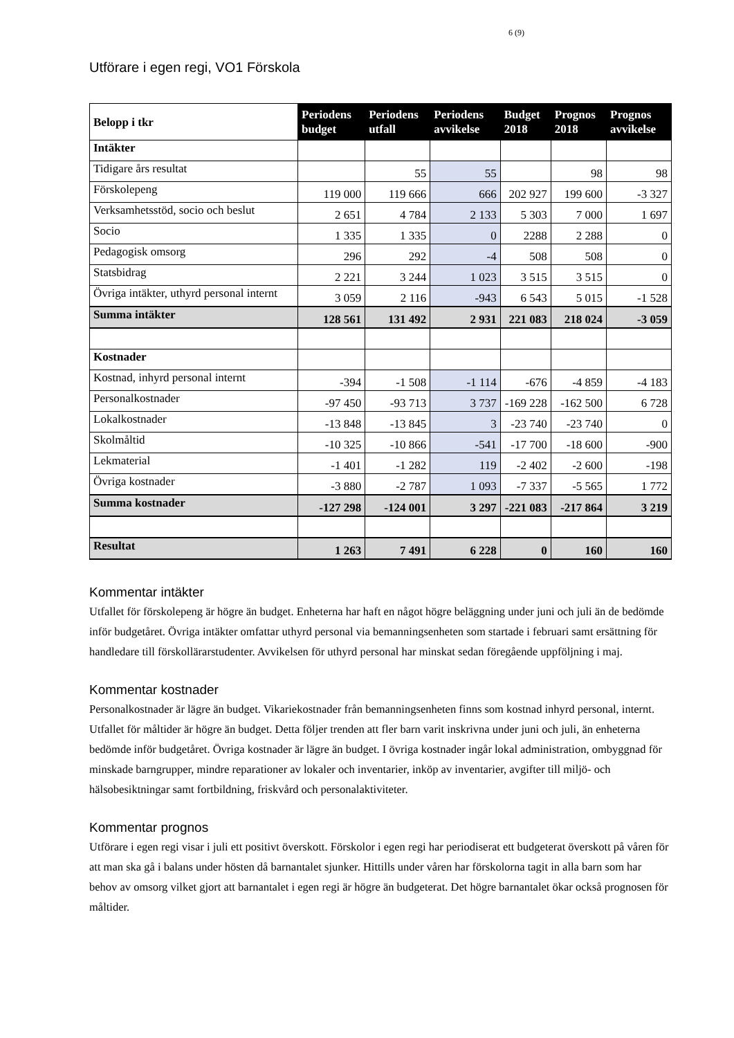6 (9)
Utförare i egen regi, VO1 Förskola
| Belopp i tkr | Periodens budget | Periodens utfall | Periodens avvikelse | Budget 2018 | Prognos 2018 | Prognos avvikelse |
| --- | --- | --- | --- | --- | --- | --- |
| Intäkter | | | | | | |
| Tidigare års resultat | | 55 | 55 | | 98 | 98 |
| Förskolepeng | 119 000 | 119 666 | 666 | 202 927 | 199 600 | -3 327 |
| Verksamhetsstöd, socio och beslut | 2 651 | 4 784 | 2 133 | 5 303 | 7 000 | 1 697 |
| Socio | 1 335 | 1 335 | 0 | 2288 | 2 288 | 0 |
| Pedagogisk omsorg | 296 | 292 | -4 | 508 | 508 | 0 |
| Statsbidrag | 2 221 | 3 244 | 1 023 | 3 515 | 3 515 | 0 |
| Övriga intäkter, uthyrd personal internt | 3 059 | 2 116 | -943 | 6 543 | 5 015 | -1 528 |
| Summa intäkter | 128 561 | 131 492 | 2 931 | 221 083 | 218 024 | -3 059 |
| Kostnader | | | | | | |
| Kostnad, inhyrd personal internt | -394 | -1 508 | -1 114 | -676 | -4 859 | -4 183 |
| Personalkostnader | -97 450 | -93 713 | 3 737 | -169 228 | -162 500 | 6 728 |
| Lokalkostnader | -13 848 | -13 845 | 3 | -23 740 | -23 740 | 0 |
| Skolmåltid | -10 325 | -10 866 | -541 | -17 700 | -18 600 | -900 |
| Lekmaterial | -1 401 | -1 282 | 119 | -2 402 | -2 600 | -198 |
| Övriga kostnader | -3 880 | -2 787 | 1 093 | -7 337 | -5 565 | 1 772 |
| Summa kostnader | -127 298 | -124 001 | 3 297 | -221 083 | -217 864 | 3 219 |
| Resultat | 1 263 | 7 491 | 6 228 | 0 | 160 | 160 |
Kommentar intäkter
Utfallet för förskolepeng är högre än budget. Enheterna har haft en något högre beläggning under juni och juli än de bedömde inför budgetåret. Övriga intäkter omfattar uthyrd personal via bemanningsenheten som startade i februari samt ersättning för handledare till förskollärarstudenter. Avvikelsen för uthyrd personal har minskat sedan föregående uppföljning i maj.
Kommentar kostnader
Personalkostnader är lägre än budget. Vikariekostnader från bemanningsenheten finns som kostnad inhyrd personal, internt.
Utfallet för måltider är högre än budget. Detta följer trenden att fler barn varit inskrivna under juni och juli, än enheterna bedömde inför budgetåret. Övriga kostnader är lägre än budget. I övriga kostnader ingår lokal administration, ombyggnad för minskade barngrupper, mindre reparationer av lokaler och inventarier, inköp av inventarier, avgifter till miljö- och hälsobesiktningar samt fortbildning, friskvård och personalaktiviteter.
Kommentar prognos
Utförare i egen regi visar i juli ett positivt överskott. Förskolor i egen regi har periodiserat ett budgeterat överskott på våren för att man ska gå i balans under hösten då barnantalet sjunker. Hittills under våren har förskolorna tagit in alla barn som har behov av omsorg vilket gjort att barnantalet i egen regi är högre än budgeterat. Det högre barnantalet ökar också prognosen för måltider.